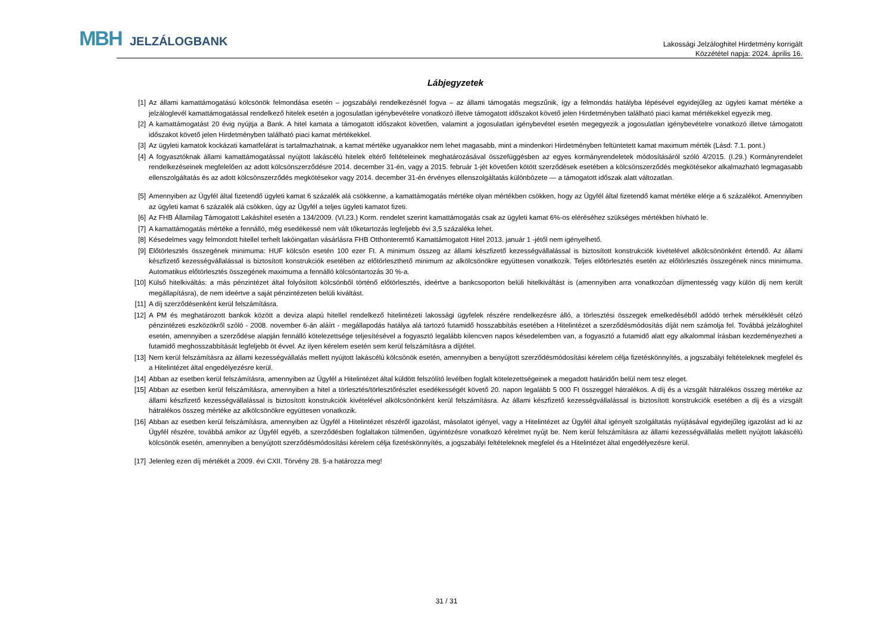MBH JELZÁLOGBANK
Lakossági Jelzáloghitel Hirdetmény korrigált
Közzététel napja: 2024. április 16.
Lábjegyzetek
[1] Az állami kamattámogatású kölcsönök felmondása esetén – jogszabályi rendelkezésnél fogva – az állami támogatás megszűnik, így a felmondás hatályba lépésével egyidejűleg az ügyleti kamat mértéke a jelzáloglevél kamattámogatással rendelkező hitelek esetén a jogosulatlan igénybevételre vonatkozó illetve támogatott időszakot követő jelen Hirdetményben található piaci kamat mértékekkel egyezik meg.
[2] A kamattámogatást 20 évig nyújtja a Bank. A hitel kamata a támogatott időszakot követően, valamint a jogosulatlan igénybevétel esetén megegyezik a jogosulatlan igénybevételre vonatkozó illetve támogatott időszakot követő jelen Hirdetményben található piaci kamat mértékekkel.
[3] Az ügyleti kamatok kockázati kamatfelárat is tartalmazhatnak, a kamat mértéke ugyanakkor nem lehet magasabb, mint a mindenkori Hirdetményben feltüntetett kamat maximum mérték (Lásd: 7.1. pont.)
[4] A fogyasztóknak állami kamattámogatással nyújtott lakáscélú hitelek eltérő feltételeinek meghatározásával összefüggésben az egyes kormányrendeletek módosításáról szóló 4/2015. (I.29.) Kormányrendelet rendelkezéseinek megfelelően az adott kölcsönszerződésre 2014. december 31-én, vagy a 2015. február 1-jét követően kötött szerződések esetében a kölcsönszerződés megkötésekor alkalmazható legmagasabb ellenszolgáltatás és az adott kölcsönszerződés megkötésekor vagy 2014. december 31-én érvényes ellenszolgáltatás különbözete — a támogatott időszak alatt változatlan.
[5] Amennyiben az Ügyfél által fizetendő ügyleti kamat 6 százalék alá csökkenne, a kamattámogatás mértéke olyan mértékben csökken, hogy az Ügyfél által fizetendő kamat mértéke elérje a 6 százalékot. Amennyiben az ügyleti kamat 6 százalék alá csökken, úgy az Ügyfél a teljes ügyleti kamatot fizeti.
[6] Az FHB Államilag Támogatott Lakáshitel esetén a 134/2009. (VI.23.) Korm. rendelet szerint kamattámogatás csak az ügyleti kamat 6%-os eléréséhez szükséges mértékben hívható le.
[7] A kamattámogatás mértéke a fennálló, még esedékessé nem vált tőketartozás legfeljebb évi 3,5 százaléka lehet.
[8] Késedelmes vagy felmondott hitellel terhelt lakóingatlan vásárlásra FHB Otthonteremtő Kamattámogatott Hitel 2013. január 1 -jétől nem igényelhető.
[9] Előtörlesztés összegének minimuma: HUF kölcsön esetén 100 ezer Ft. A minimum összeg az állami készfizető kezességvállalással is biztosított konstrukciók kivételével alkölcsönönként értendő. Az állami készfizető kezességvállalással is biztosított konstrukciók esetében az előtörleszthető minimum az alkölcsönökre együttesen vonatkozik. Teljes előtörlesztés esetén az előtörlesztés összegének nincs minimuma. Automatikus előtörlesztés összegének maximuma a fennálló kölcsöntartozás 30 %-a.
[10] Külső hitelkiváltás: a más pénzintézet által folyósított kölcsönből történő előtörlesztés, ideértve a bankcsoporton belüli hitelkiváltást is (amennyiben arra vonatkozóan díjmentesség vagy külön díj nem került megállapításra), de nem ideértve a saját pénzintézeten belüli kiváltást.
[11] A díj szerződésenként kerül felszámításra.
[12] A PM és meghatározott bankok között a deviza alapú hitellel rendelkező hitelintézeti lakossági ügyfelek részére rendelkezésre álló, a törlesztési összegek emelkedéséből adódó terhek mérséklését célzó pénzintézeti eszközökről szóló - 2008. november 6-án aláírt - megállapodás hatálya alá tartozó futamidő hosszabbítás esetében a Hitelintézet a szerződésmódosítás díját nem számolja fel. Továbbá jelzáloghitel esetén, amennyiben a szerződése alapján fennálló kötelezettsége teljesítésével a fogyasztó legalább kilencven napos késedelemben van, a fogyasztó a futamidő alatt egy alkalommal írásban kezdeményezheti a futamidő meghosszabbítását legfeljebb öt évvel. Az ilyen kérelem esetén sem kerül felszámításra a díjtétel.
[13] Nem kerül felszámításra az állami kezességvállalás mellett nyújtott lakáscélú kölcsönök esetén, amennyiben a benyújtott szerződésmódosítási kérelem célja fizetéskönnyítés, a jogszabályi feltételeknek megfelel és a Hitelintézet által engedélyezésre kerül.
[14] Abban az esetben kerül felszámításra, amennyiben az Ügyfél a Hitelintézet által küldött felszólító levélben foglalt kötelezettségeinek a megadott határidőn belül nem tesz eleget.
[15] Abban az esetben kerül felszámításra, amennyiben a hitel a törlesztés/törlesztőrészlet esedékességét követő 20. napon legalább 5 000 Ft összeggel hátralékos. A díj és a vizsgált hátralékos összeg mértéke az állami készfizető kezességvállalással is biztosított konstrukciók kivételével alkölcsönönként kerül felszámításra. Az állami készfizető kezességvállalással is biztosított konstrukciók esetében a díj és a vizsgált hátralékos összeg mértéke az alkölcsönökre együttesen vonatkozik.
[16] Abban az esetben kerül felszámításra, amennyiben az Ügyfél a Hitelintézet részéről igazolást, másolatot igényel, vagy a Hitelintézet az Ügyfél által igényelt szolgáltatás nyújtásával egyidejűleg igazolást ad ki az Ügyfél részére, továbbá amikor az Ügyfél egyéb, a szerződésben foglaltakon túlmenően, ügyintézésre vonatkozó kérelmet nyújt be. Nem kerül felszámításra az állami kezességvállalás mellett nyújtott lakáscélú kölcsönök esetén, amennyiben a benyújtott szerződésmódosítási kérelem célja fizetéskönnyítés, a jogszabályi feltételeknek megfelel és a Hitelintézet által engedélyezésre kerül.
[17] Jelenleg ezen díj mértékét a 2009. évi CXII. Törvény 28. §-a határozza meg!
31 / 31